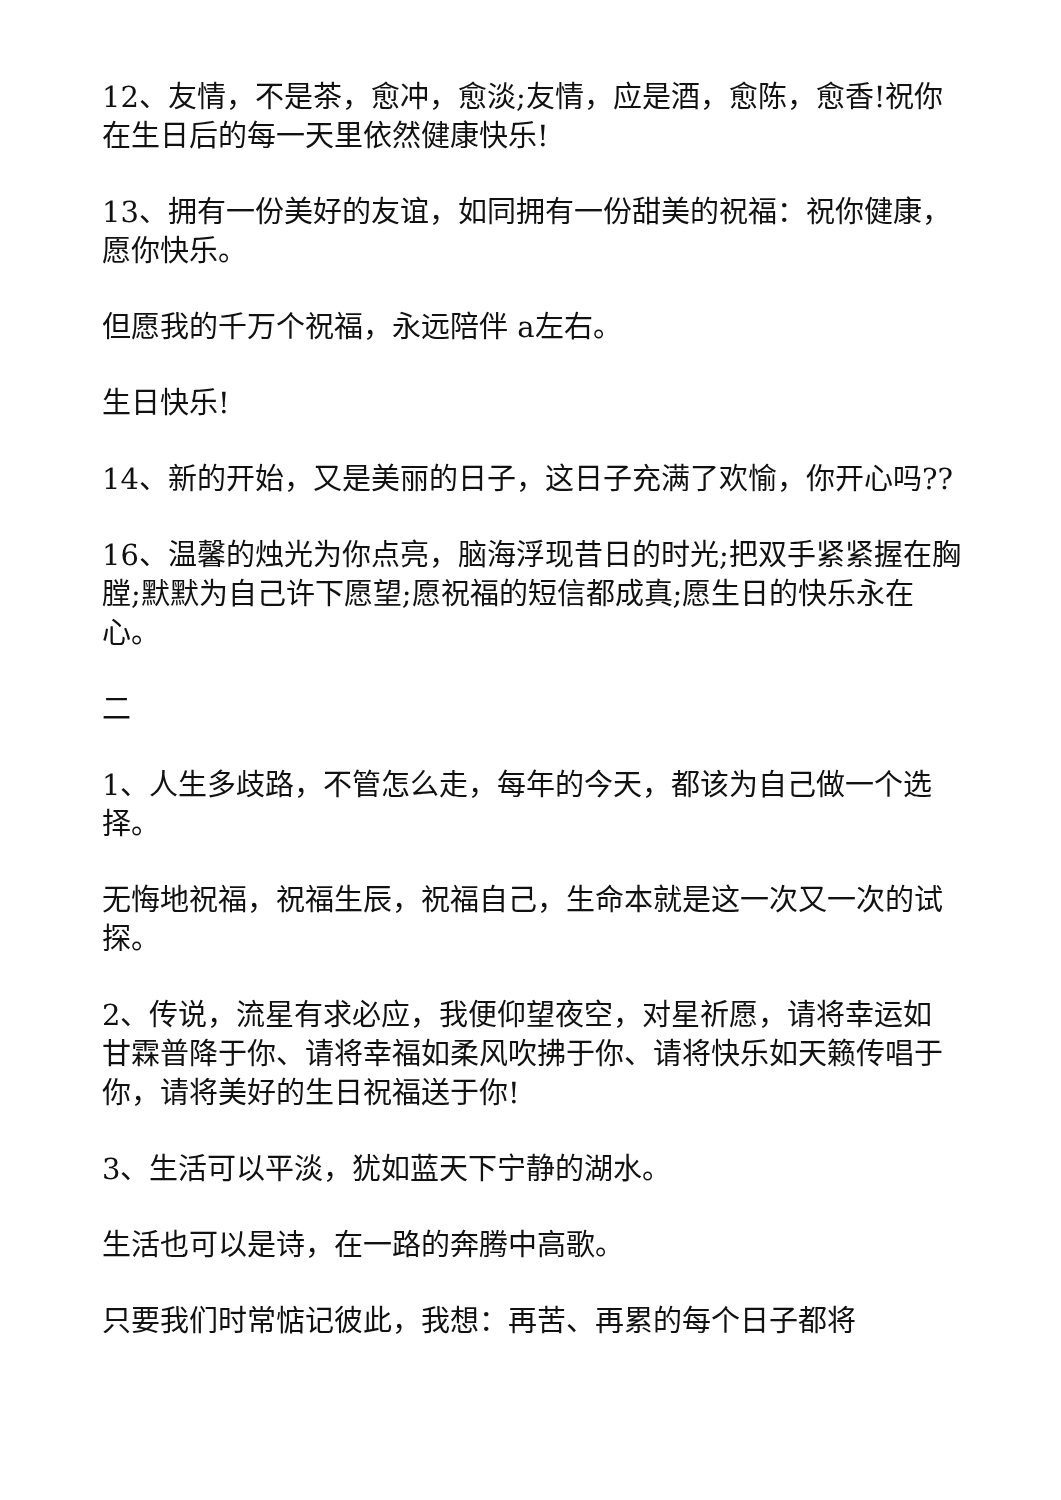12、友情，不是茶，愈冲，愈淡;友情，应是酒，愈陈，愈香!祝你在生日后的每一天里依然健康快乐!
13、拥有一份美好的友谊，如同拥有一份甜美的祝福：祝你健康，愿你快乐。
但愿我的千万个祝福，永远陪伴 a左右。
生日快乐!
14、新的开始，又是美丽的日子，这日子充满了欢愉，你开心吗??
16、温馨的烛光为你点亮，脑海浮现昔日的时光;把双手紧紧握在胸膛;默默为自己许下愿望;愿祝福的短信都成真;愿生日的快乐永在心。
二
1、人生多歧路，不管怎么走，每年的今天，都该为自己做一个选择。
无悔地祝福，祝福生辰，祝福自己，生命本就是这一次又一次的试探。
2、传说，流星有求必应，我便仰望夜空，对星祈愿，请将幸运如甘霖普降于你、请将幸福如柔风吹拂于你、请将快乐如天籁传唱于你，请将美好的生日祝福送于你!
3、生活可以平淡，犹如蓝天下宁静的湖水。
生活也可以是诗，在一路的奔腾中高歌。
只要我们时常惦记彼此，我想：再苦、再累的每个日子都将